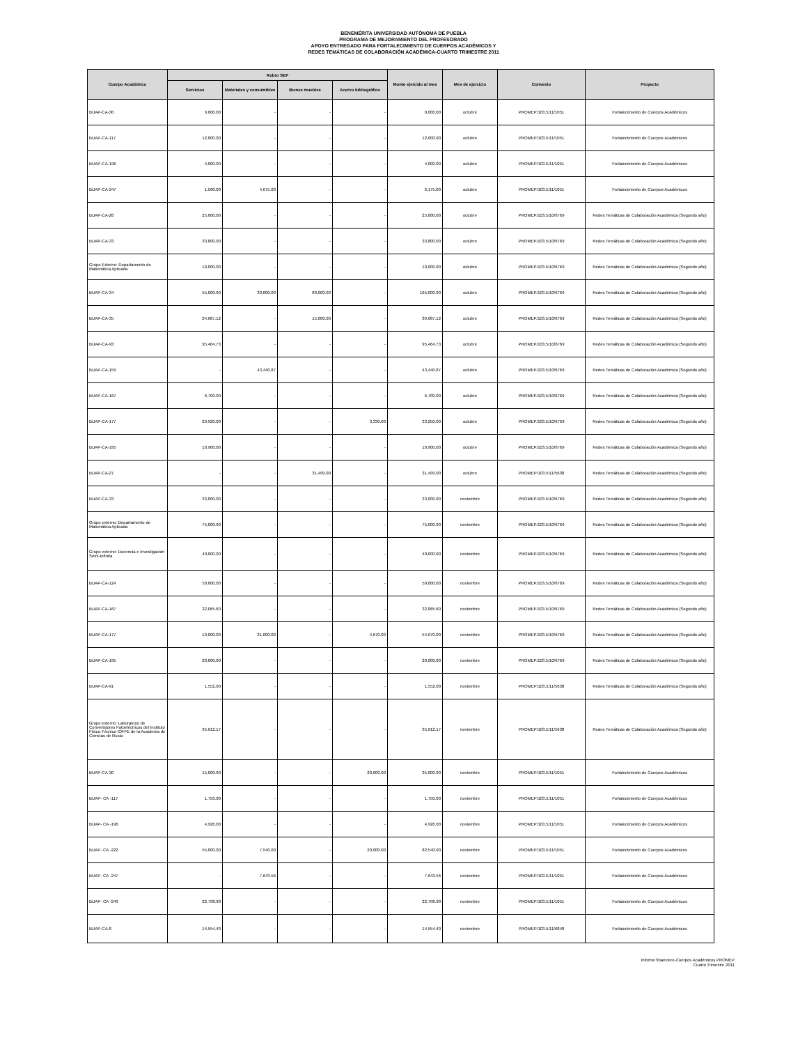BENEMÉRITA UNIVERSIDAD AUTÓNOMA DE PUEBLA
PROGRAMA DE MEJORAMIENTO DEL PROFESORADO
APOYO ENTREGADO PARA FORTALECIMIENTO DE CUERPOS ACADÉMICOS Y
REDES TEMÁTICAS DE COLABORACIÓN ACADÉMICA-CUARTO TRIMESTRE 2011
| Cuerpo Académico | Rubro SEP | | | | Monto ejercido al mes | Mes de ejercicio | Convenio | Proyecto |
| --- | --- | --- | --- | --- | --- | --- | --- | --- |
| | Servicios | Materiales y consumibles | Bienes muebles | Acervo bibliográfico | | | | |
| BUAP-CA-30 | 9,000.00 | - | - | - | 9,000.00 | octubre | PROMEP/103.5/11/1051 | Fortalecimiento de Cuerpos Académicos |
| BUAP-CA-117 | 12,000.00 | - | - | - | 12,000.00 | octubre | PROMEP/103.5/11/1051 | Fortalecimiento de Cuerpos Académicos |
| BUAP-CA-196 | 4,000.00 | - | - | - | 4,000.00 | octubre | PROMEP/103.5/11/1051 | Fortalecimiento de Cuerpos Académicos |
| BUAP-CA-247 | 1,500.00 | 4,675.00 | - | - | 6,175.00 | octubre | PROMEP/103.5/11/1051 | Fortalecimiento de Cuerpos Académicos |
| BUAP-CA-26 | 25,000.00 | - | - | - | 25,000.00 | octubre | PROMEP/103.5/10/6769 | Redes Temáticas de Colaboración Académica (Segundo año) |
| BUAP-CA-33 | 33,800.00 | - | - | - | 33,800.00 | octubre | PROMEP/103.5/10/6769 | Redes Temáticas de Colaboración Académica (Segundo año) |
| Grupo Externo: Departamento de Matemática Aplicada | 10,000.00 | - | - | - | 10,000.00 | octubre | PROMEP/103.5/10/6769 | Redes Temáticas de Colaboración Académica (Segundo año) |
| BUAP-CA-34 | 55,000.00 | 30,000.00 | 80,000.00 | - | 165,000.00 | octubre | PROMEP/103.5/10/6769 | Redes Temáticas de Colaboración Académica (Segundo año) |
| BUAP-CA-35 | 24,687.12 | - | 15,000.00 | - | 39,687.12 | octubre | PROMEP/103.5/10/6769 | Redes Temáticas de Colaboración Académica (Segundo año) |
| BUAP-CA-93 | 95,464.73 | - | - | - | 95,464.73 | octubre | PROMEP/103.5/10/6769 | Redes Temáticas de Colaboración Académica (Segundo año) |
| BUAP-CA-159 | - | 43,440.87 | - | - | 43,440.87 | octubre | PROMEP/103.5/10/6769 | Redes Temáticas de Colaboración Académica (Segundo año) |
| BUAP-CA-167 | 6,700.00 | - | - | - | 6,700.00 | octubre | PROMEP/103.5/10/6769 | Redes Temáticas de Colaboración Académica (Segundo año) |
| BUAP-CA-177 | 29,920.00 | - | - | 3,330.00 | 33,250.00 | octubre | PROMEP/103.5/10/6769 | Redes Temáticas de Colaboración Académica (Segundo año) |
| BUAP-CA-195 | 10,900.00 | - | - | - | 10,900.00 | octubre | PROMEP/103.5/10/6769 | Redes Temáticas de Colaboración Académica (Segundo año) |
| BUAP-CA-27 | - | - | 31,499.00 | - | 31,499.00 | octubre | PROMEP/103.5/11/5638 | Redes Temáticas de Colaboración Académica (Segundo año) |
| BUAP-CA-33 | 33,000.00 | - | - | - | 33,000.00 | noviembre | PROMEP/103.5/10/6769 | Redes Temáticas de Colaboración Académica (Segundo año) |
| Grupo externo: Departamento de Matemática Aplicada | 75,000.00 | - | - | - | 75,000.00 | noviembre | PROMEP/103.5/10/6769 | Redes Temáticas de Colaboración Académica (Segundo año) |
| Grupo externo: Docencia e Investigación Semi-Infinita | 40,000.00 | - | - | - | 40,000.00 | noviembre | PROMEP/103.5/10/6769 | Redes Temáticas de Colaboración Académica (Segundo año) |
| BUAP-CA-124 | 50,000.00 | - | - | - | 50,000.00 | noviembre | PROMEP/103.5/10/6769 | Redes Temáticas de Colaboración Académica (Segundo año) |
| BUAP-CA-167 | 32,065.60 | - | - | - | 32,065.60 | noviembre | PROMEP/103.5/10/6769 | Redes Temáticas de Colaboración Académica (Segundo año) |
| BUAP-CA-177 | 19,000.00 | 31,000.00 | - | 4,670.00 | 54,670.00 | noviembre | PROMEP/103.5/10/6769 | Redes Temáticas de Colaboración Académica (Segundo año) |
| BUAP-CA-195 | 20,000.00 | - | - | - | 20,000.00 | noviembre | PROMEP/103.5/10/6769 | Redes Temáticas de Colaboración Académica (Segundo año) |
| BUAP-CA-91 | 1,552.00 | - | - | - | 1,552.00 | noviembre | PROMEP/103.5/11/5638 | Redes Temáticas de Colaboración Académica (Segundo año) |
| Grupo externo: Laboratorio de Convertidores Fotoeléctricos del Instituto Físico-Técnico IOFFE de la Academia de Ciencias de Rusia | 35,612.17 | - | - | - | 35,612.17 | noviembre | PROMEP/103.5/11/5638 | Redes Temáticas de Colaboración Académica (Segundo año) |
| BUAP-CA-30 | 15,000.00 | - | - | 20,000.00 | 35,000.00 | noviembre | PROMEP/103.5/11/1051 | Fortalecimiento de Cuerpos Académicos |
| BUAP- CA -117 | 1,750.00 | - | - | - | 1,750.00 | noviembre | PROMEP/103.5/11/1051 | Fortalecimiento de Cuerpos Académicos |
| BUAP- CA -196 | 4,926.00 | - | - | - | 4,926.00 | noviembre | PROMEP/103.5/11/1051 | Fortalecimiento de Cuerpos Académicos |
| BUAP- CA -222 | 55,000.00 | 7,540.00 | - | 20,000.00 | 82,540.00 | noviembre | PROMEP/103.5/11/1051 | Fortalecimiento de Cuerpos Académicos |
| BUAP- CA -247 | - | 7,643.56 | - | - | 7,643.56 | noviembre | PROMEP/103.5/11/1051 | Fortalecimiento de Cuerpos Académicos |
| BUAP- CA -249 | 22,798.98 | - | - | - | 22,798.98 | noviembre | PROMEP/103.5/11/1051 | Fortalecimiento de Cuerpos Académicos |
| BUAP-CA-8 | 14,554.40 | - | - | - | 14,554.40 | noviembre | PROMEP/103.5/11/6848 | Fortalecimiento de Cuerpos Académicos |
Informe financiero-Cuerpos Académicos PROMEP
Cuarto Trimestre 2011